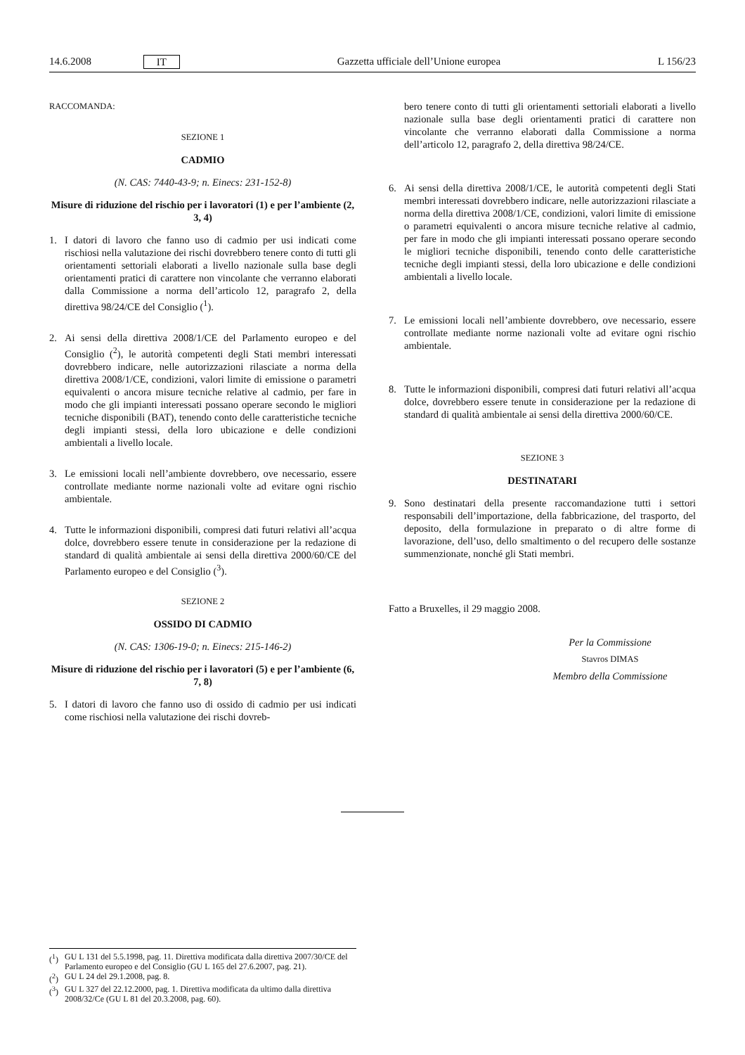14.6.2008 IT Gazzetta ufficiale dell’Unione europea L 156/23
RACCOMANDA:
SEZIONE 1
CADMIO
(N. CAS: 7440-43-9; n. Einecs: 231-152-8)
Misure di riduzione del rischio per i lavoratori (1) e per l’ambiente (2, 3, 4)
1. I datori di lavoro che fanno uso di cadmio per usi indicati come rischiosi nella valutazione dei rischi dovrebbero tenere conto di tutti gli orientamenti settoriali elaborati a livello nazionale sulla base degli orientamenti pratici di carattere non vincolante che verranno elaborati dalla Commissione a norma dell’articolo 12, paragrafo 2, della direttiva 98/24/CE del Consiglio (<sup>1</sup>).
2. Ai sensi della direttiva 2008/1/CE del Parlamento europeo e del Consiglio (<sup>2</sup>), le autorità competenti degli Stati membri interessati dovrebbero indicare, nelle autorizzazioni rilasciate a norma della direttiva 2008/1/CE, condizioni, valori limite di emissione o parametri equivalenti o ancora misure tecniche relative al cadmio, per fare in modo che gli impianti interessati possano operare secondo le migliori tecniche disponibili (BAT), tenendo conto delle caratteristiche tecniche degli impianti stessi, della loro ubicazione e delle condizioni ambientali a livello locale.
3. Le emissioni locali nell’ambiente dovrebbero, ove necessario, essere controllate mediante norme nazionali volte ad evitare ogni rischio ambientale.
4. Tutte le informazioni disponibili, compresi dati futuri relativi all’acqua dolce, dovrebbero essere tenute in considerazione per la redazione di standard di qualità ambientale ai sensi della direttiva 2000/60/CE del Parlamento europeo e del Consiglio (<sup>3</sup>).
SEZIONE 2
OSSIDO DI CADMIO
(N. CAS: 1306-19-0; n. Einecs: 215-146-2)
Misure di riduzione del rischio per i lavoratori (5) e per l’ambiente (6, 7, 8)
5. I datori di lavoro che fanno uso di ossido di cadmio per usi indicati come rischiosi nella valutazione dei rischi dovreb-
bero tenere conto di tutti gli orientamenti settoriali elaborati a livello nazionale sulla base degli orientamenti pratici di carattere non vincolante che verranno elaborati dalla Commissione a norma dell’articolo 12, paragrafo 2, della direttiva 98/24/CE.
6. Ai sensi della direttiva 2008/1/CE, le autorità competenti degli Stati membri interessati dovrebbero indicare, nelle autorizzazioni rilasciate a norma della direttiva 2008/1/CE, condizioni, valori limite di emissione o parametri equivalenti o ancora misure tecniche relative al cadmio, per fare in modo che gli impianti interessati possano operare secondo le migliori tecniche disponibili, tenendo conto delle caratteristiche tecniche degli impianti stessi, della loro ubicazione e delle condizioni ambientali a livello locale.
7. Le emissioni locali nell’ambiente dovrebbero, ove necessario, essere controllate mediante norme nazionali volte ad evitare ogni rischio ambientale.
8. Tutte le informazioni disponibili, compresi dati futuri relativi all’acqua dolce, dovrebbero essere tenute in considerazione per la redazione di standard di qualità ambientale ai sensi della direttiva 2000/60/CE.
SEZIONE 3
DESTINATARI
9. Sono destinatari della presente raccomandazione tutti i settori responsabili dell’importazione, della fabbricazione, del trasporto, del deposito, della formulazione in preparato o di altre forme di lavorazione, dell’uso, dello smaltimento o del recupero delle sostanze summenzionate, nonché gli Stati membri.
Fatto a Bruxelles, il 29 maggio 2008.
Per la Commissione
Stavros DIMAS
Membro della Commissione
(<sup>1</sup>) GU L 131 del 5.5.1998, pag. 11. Direttiva modificata dalla direttiva 2007/30/CE del Parlamento europeo e del Consiglio (GU L 165 del 27.6.2007, pag. 21).
(<sup>2</sup>) GU L 24 del 29.1.2008, pag. 8.
(<sup>3</sup>) GU L 327 del 22.12.2000, pag. 1. Direttiva modificata da ultimo dalla direttiva 2008/32/Ce (GU L 81 del 20.3.2008, pag. 60).